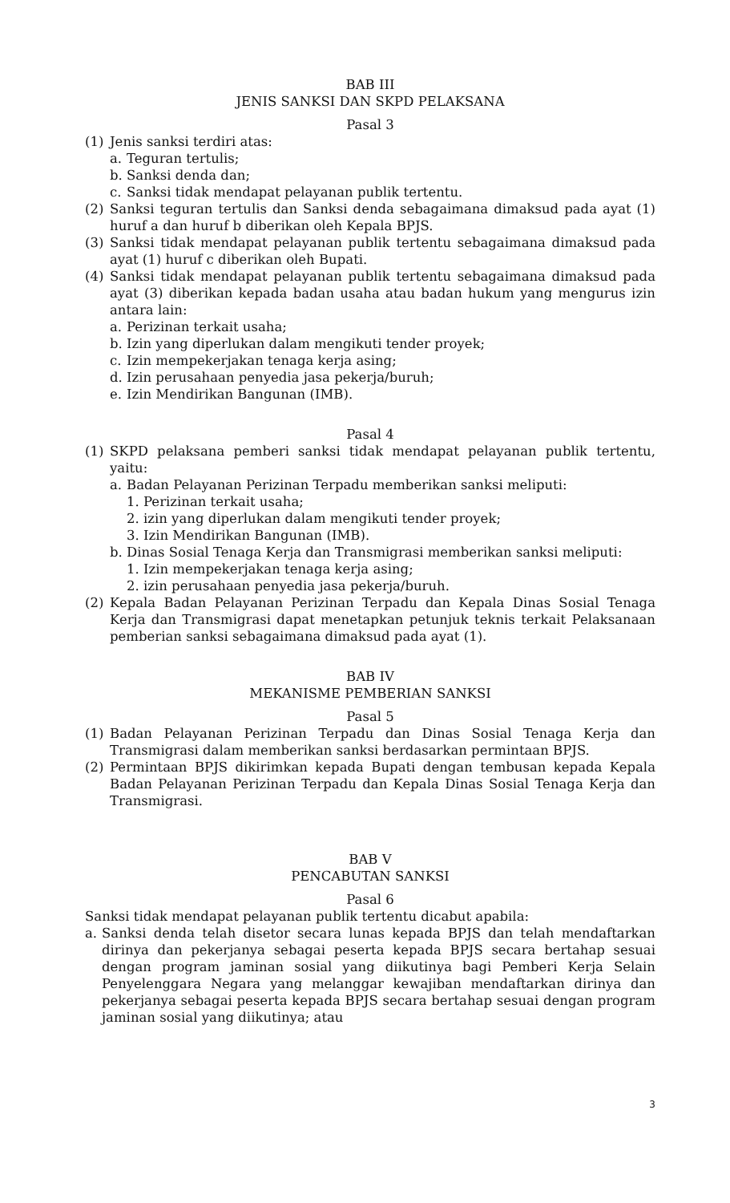BAB III
JENIS SANKSI DAN SKPD PELAKSANA
Pasal 3
(1) Jenis sanksi terdiri atas:
a. Teguran tertulis;
b. Sanksi denda dan;
c. Sanksi tidak mendapat pelayanan publik tertentu.
(2) Sanksi teguran tertulis dan Sanksi denda sebagaimana dimaksud pada ayat (1) huruf a dan huruf b diberikan oleh Kepala BPJS.
(3) Sanksi tidak mendapat pelayanan publik tertentu sebagaimana dimaksud pada ayat (1) huruf c diberikan oleh Bupati.
(4) Sanksi tidak mendapat pelayanan publik tertentu sebagaimana dimaksud pada ayat (3) diberikan kepada badan usaha atau badan hukum yang mengurus izin antara lain:
a. Perizinan terkait usaha;
b. Izin yang diperlukan dalam mengikuti tender proyek;
c. Izin mempekerjakan tenaga kerja asing;
d. Izin perusahaan penyedia jasa pekerja/buruh;
e. Izin Mendirikan Bangunan (IMB).
Pasal 4
(1) SKPD pelaksana pemberi sanksi tidak mendapat pelayanan publik tertentu, yaitu:
a. Badan Pelayanan Perizinan Terpadu memberikan sanksi meliputi:
1. Perizinan terkait usaha;
2. izin yang diperlukan dalam mengikuti tender proyek;
3. Izin Mendirikan Bangunan (IMB).
b. Dinas Sosial Tenaga Kerja dan Transmigrasi memberikan sanksi meliputi:
1. Izin mempekerjakan tenaga kerja asing;
2. izin perusahaan penyedia jasa pekerja/buruh.
(2) Kepala Badan Pelayanan Perizinan Terpadu dan Kepala Dinas Sosial Tenaga Kerja dan Transmigrasi dapat menetapkan petunjuk teknis terkait Pelaksanaan pemberian sanksi sebagaimana dimaksud pada ayat (1).
BAB IV
MEKANISME PEMBERIAN SANKSI
Pasal 5
(1) Badan Pelayanan Perizinan Terpadu dan Dinas Sosial Tenaga Kerja dan Transmigrasi dalam memberikan sanksi berdasarkan permintaan BPJS.
(2) Permintaan BPJS dikirimkan kepada Bupati dengan tembusan kepada Kepala Badan Pelayanan Perizinan Terpadu dan Kepala Dinas Sosial Tenaga Kerja dan Transmigrasi.
BAB V
PENCABUTAN SANKSI
Pasal 6
Sanksi tidak mendapat pelayanan publik tertentu dicabut apabila:
a. Sanksi denda telah disetor secara lunas kepada BPJS dan telah mendaftarkan dirinya dan pekerjanya sebagai peserta kepada BPJS secara bertahap sesuai dengan program jaminan sosial yang diikutinya bagi Pemberi Kerja Selain Penyelenggara Negara yang melanggar kewajiban mendaftarkan dirinya dan pekerjanya sebagai peserta kepada BPJS secara bertahap sesuai dengan program jaminan sosial yang diikutinya; atau
3